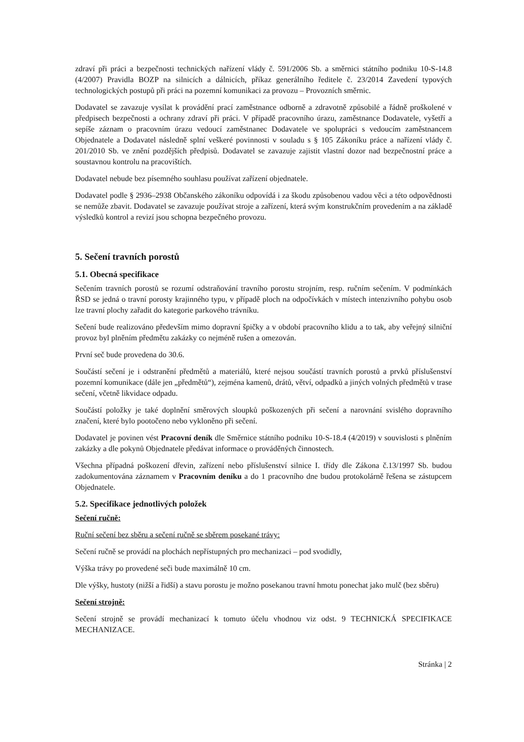zdraví při práci a bezpečnosti technických nařízení vlády č. 591/2006 Sb. a směrnici státního podniku 10-S-14.8 (4/2007) Pravidla BOZP na silnicích a dálnicích, příkaz generálního ředitele č. 23/2014 Zavedení typových technologických postupů při práci na pozemní komunikaci za provozu – Provozních směrnic.
Dodavatel se zavazuje vysílat k provádění prací zaměstnance odborně a zdravotně způsobilé a řádně proškolené v předpisech bezpečnosti a ochrany zdraví při práci. V případě pracovního úrazu, zaměstnance Dodavatele, vyšetří a sepíše záznam o pracovním úrazu vedoucí zaměstnanec Dodavatele ve spolupráci s vedoucím zaměstnancem Objednatele a Dodavatel následně splní veškeré povinnosti v souladu s § 105 Zákoníku práce a nařízení vlády č. 201/2010 Sb. ve znění pozdějších předpisů. Dodavatel se zavazuje zajistit vlastní dozor nad bezpečnostní práce a soustavnou kontrolu na pracovištích.
Dodavatel nebude bez písemného souhlasu používat zařízení objednatele.
Dodavatel podle § 2936–2938 Občanského zákoníku odpovídá i za škodu způsobenou vadou věci a této odpovědnosti se nemůže zbavit. Dodavatel se zavazuje používat stroje a zařízení, která svým konstrukčním provedením a na základě výsledků kontrol a revizí jsou schopna bezpečného provozu.
5. Sečení travních porostů
5.1. Obecná specifikace
Sečením travních porostů se rozumí odstraňování travního porostu strojním, resp. ručním sečením. V podmínkách ŘSD se jedná o travní porosty krajinného typu, v případě ploch na odpočívkách v místech intenzivního pohybu osob lze travní plochy zařadit do kategorie parkového trávníku.
Sečení bude realizováno především mimo dopravní špičky a v období pracovního klidu a to tak, aby veřejný silniční provoz byl plněním předmětu zakázky co nejméně rušen a omezován.
První seč bude provedena do 30.6.
Součástí sečení je i odstranění předmětů a materiálů, které nejsou součástí travních porostů a prvků příslušenství pozemní komunikace (dále jen „předmětů“), zejména kamenů, drátů, větví, odpadků a jiných volných předmětů v trase sečení, včetně likvidace odpadu.
Součástí položky je také doplnění směrových sloupků poškozených při sečení a narovnání svislého dopravního značení, které bylo pootočeno nebo vykloněno při sečení.
Dodavatel je povinen vést Pracovní deník dle Směrnice státního podniku 10-S-18.4 (4/2019) v souvislosti s plněním zakázky a dle pokynů Objednatele předávat informace o prováděných činnostech.
Všechna případná poškození dřevin, zařízení nebo příslušenství silnice I. třídy dle Zákona č.13/1997 Sb. budou zadokumentována záznamem v Pracovním deníku a do 1 pracovního dne budou protokolárně řešena se zástupcem Objednatele.
5.2. Specifikace jednotlivých položek
Sečení ručně:
Ruční sečení bez sběru a sečení ručně se sběrem posekané trávy:
Sečení ručně se provádí na plochách nepřístupných pro mechanizaci – pod svodidly,
Výška trávy po provedené seči bude maximálně 10 cm.
Dle výšky, hustoty (nižší a řidší) a stavu porostu je možno posekanou travní hmotu ponechat jako mulč (bez sběru)
Sečení strojně:
Sečení strojně se provádí mechanizací k tomuto účelu vhodnou viz odst. 9 TECHNICKÁ SPECIFIKACE MECHANIZACE.
Stránka | 2